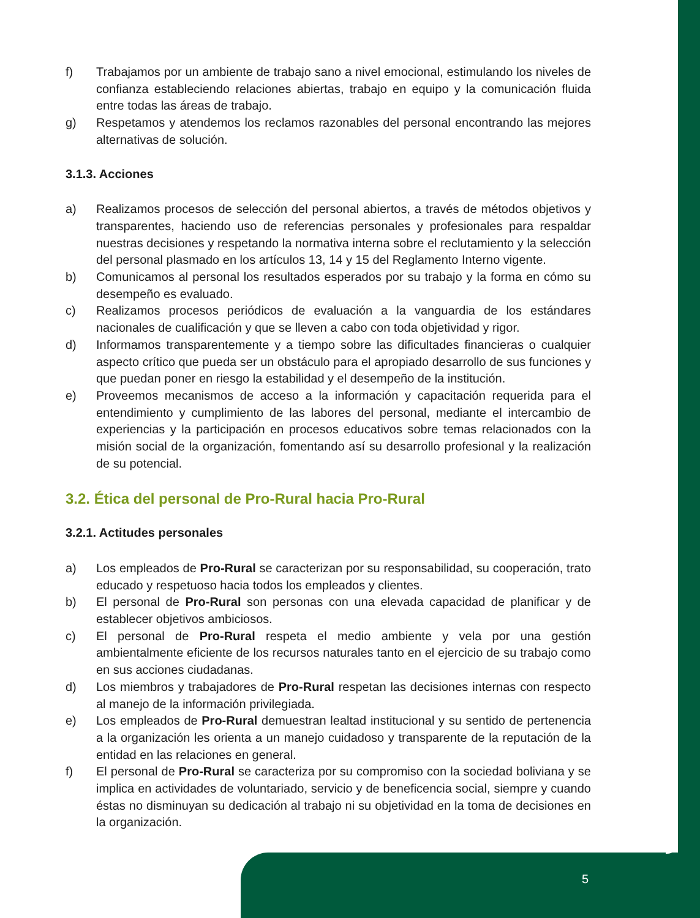f) Trabajamos por un ambiente de trabajo sano a nivel emocional, estimulando los niveles de confianza estableciendo relaciones abiertas, trabajo en equipo y la comunicación fluida entre todas las áreas de trabajo.
g) Respetamos y atendemos los reclamos razonables del personal encontrando las mejores alternativas de solución.
3.1.3. Acciones
a) Realizamos procesos de selección del personal abiertos, a través de métodos objetivos y transparentes, haciendo uso de referencias personales y profesionales para respaldar nuestras decisiones y respetando la normativa interna sobre el reclutamiento y la selección del personal plasmado en los artículos 13, 14 y 15 del Reglamento Interno vigente.
b) Comunicamos al personal los resultados esperados por su trabajo y la forma en cómo su desempeño es evaluado.
c) Realizamos procesos periódicos de evaluación a la vanguardia de los estándares nacionales de cualificación y que se lleven a cabo con toda objetividad y rigor.
d) Informamos transparentemente y a tiempo sobre las dificultades financieras o cualquier aspecto crítico que pueda ser un obstáculo para el apropiado desarrollo de sus funciones y que puedan poner en riesgo la estabilidad y el desempeño de la institución.
e) Proveemos mecanismos de acceso a la información y capacitación requerida para el entendimiento y cumplimiento de las labores del personal, mediante el intercambio de experiencias y la participación en procesos educativos sobre temas relacionados con la misión social de la organización, fomentando así su desarrollo profesional y la realización de su potencial.
3.2. Ética del personal de Pro-Rural hacia Pro-Rural
3.2.1. Actitudes personales
a) Los empleados de Pro-Rural se caracterizan por su responsabilidad, su cooperación, trato educado y respetuoso hacia todos los empleados y clientes.
b) El personal de Pro-Rural son personas con una elevada capacidad de planificar y de establecer objetivos ambiciosos.
c) El personal de Pro-Rural respeta el medio ambiente y vela por una gestión ambientalmente eficiente de los recursos naturales tanto en el ejercicio de su trabajo como en sus acciones ciudadanas.
d) Los miembros y trabajadores de Pro-Rural respetan las decisiones internas con respecto al manejo de la información privilegiada.
e) Los empleados de Pro-Rural demuestran lealtad institucional y su sentido de pertenencia a la organización les orienta a un manejo cuidadoso y transparente de la reputación de la entidad en las relaciones en general.
f) El personal de Pro-Rural se caracteriza por su compromiso con la sociedad boliviana y se implica en actividades de voluntariado, servicio y de beneficencia social, siempre y cuando éstas no disminuyan su dedicación al trabajo ni su objetividad en la toma de decisiones en la organización.
5